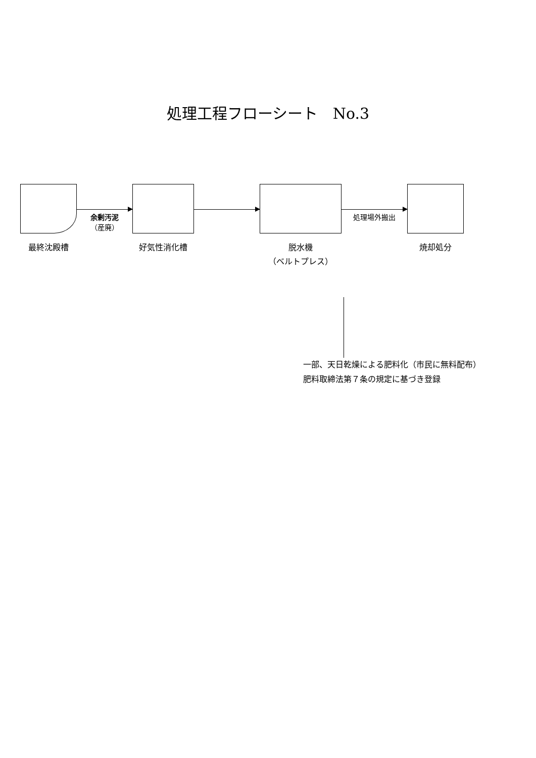処理工程フローシート　No.3
最終沈殿槽
余剰汚泥
（産廃）
好気性消化槽 脱水機
（ベルトプレス）
処理場外搬出
焼却処分
一部、天日乾燥による肥料化（市民に無料配布）
肥料取締法第７条の規定に基づき登録